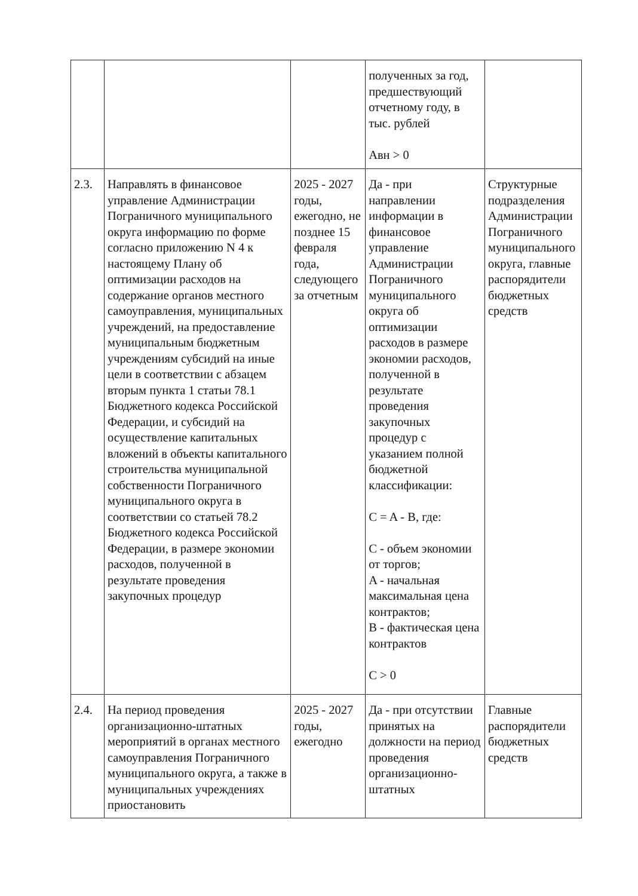| | | | полученных за год, предшествующий отчетному году, в тыс. рублей Авн > 0 | |
| 2.3. | Направлять в финансовое управление Администрации Пограничного муниципального округа информацию по форме согласно приложению N 4 к настоящему Плану об оптимизации расходов на содержание органов местного самоуправления, муниципальных учреждений, на предоставление муниципальным бюджетным учреждениям субсидий на иные цели в соответствии с абзацем вторым пункта 1 статьи 78.1 Бюджетного кодекса Российской Федерации, и субсидий на осуществление капитальных вложений в объекты капитального строительства муниципальной собственности Пограничного муниципального округа в соответствии со статьей 78.2 Бюджетного кодекса Российской Федерации, в размере экономии расходов, полученной в результате проведения закупочных процедур | 2025 - 2027 годы, ежегодно, не позднее 15 февраля года, следующего за отчетным | Да - при направлении информации в финансовое управление Администрации Пограничного муниципального округа об оптимизации расходов в размере экономии расходов, полученной в результате проведения закупочных процедур с указанием полной бюджетной классификации: C = A - B, где: C - объем экономии от торгов; A - начальная максимальная цена контрактов; B - фактическая цена контрактов C > 0 | Структурные подразделения Администрации Пограничного муниципального округа, главные распорядители бюджетных средств |
| 2.4. | На период проведения организационно-штатных мероприятий в органах местного самоуправления Пограничного муниципального округа, а также в муниципальных учреждениях приостановить | 2025 - 2027 годы, ежегодно | Да - при отсутствии принятых на должности на период проведения организационно-штатных | Главные распорядители бюджетных средств |